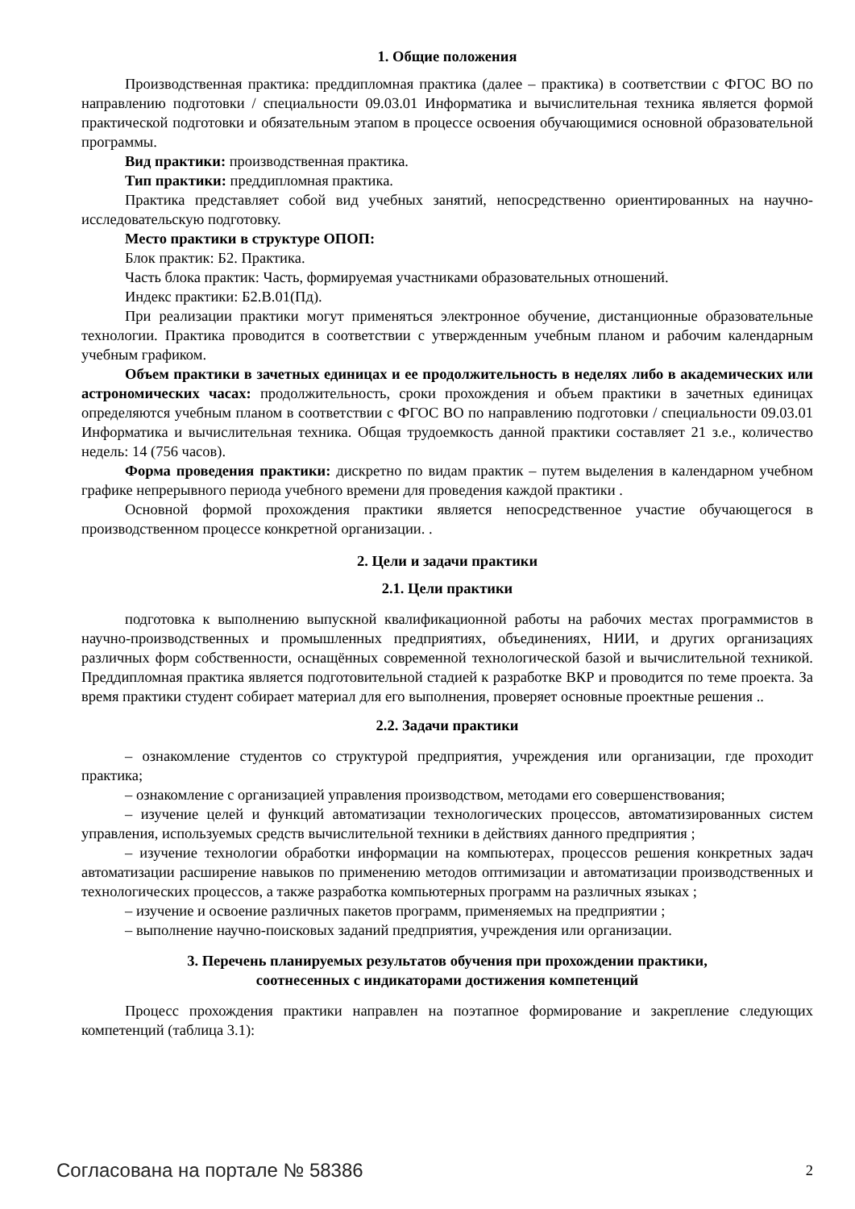1. Общие положения
Производственная практика: преддипломная практика (далее – практика) в соответствии с ФГОС ВО по направлению подготовки / специальности 09.03.01 Информатика и вычислительная техника является формой практической подготовки и обязательным этапом в процессе освоения обучающимися основной образовательной программы.
Вид практики: производственная практика.
Тип практики: преддипломная практика.
Практика представляет собой вид учебных занятий, непосредственно ориентированных на научно-исследовательскую подготовку.
Место практики в структуре ОПОП:
Блок практик: Б2. Практика.
Часть блока практик: Часть, формируемая участниками образовательных отношений.
Индекс практики: Б2.В.01(Пд).
При реализации практики могут применяться электронное обучение, дистанционные образовательные технологии. Практика проводится в соответствии с утвержденным учебным планом и рабочим календарным учебным графиком.
Объем практики в зачетных единицах и ее продолжительность в неделях либо в академических или астрономических часах: продолжительность, сроки прохождения и объем практики в зачетных единицах определяются учебным планом в соответствии с ФГОС ВО по направлению подготовки / специальности 09.03.01 Информатика и вычислительная техника. Общая трудоемкость данной практики составляет 21 з.е., количество недель: 14 (756 часов).
Форма проведения практики: дискретно по видам практик – путем выделения в календарном учебном графике непрерывного периода учебного времени для проведения каждой практики .
Основной формой прохождения практики является непосредственное участие обучающегося в производственном процессе конкретной организации. .
2. Цели и задачи практики
2.1. Цели практики
подготовка к выполнению выпускной квалификационной работы на рабочих местах программистов в научно-производственных и промышленных предприятиях, объединениях, НИИ, и других организациях различных форм собственности, оснащённых современной технологической базой и вычислительной техникой. Преддипломная практика является подготовительной стадией к разработке ВКР и проводится по теме проекта. За время практики студент собирает материал для его выполнения, проверяет основные проектные решения ..
2.2. Задачи практики
– ознакомление студентов со структурой предприятия, учреждения или организации, где проходит практика;
– ознакомление с организацией управления производством, методами его совершенствования;
– изучение целей и функций автоматизации технологических процессов, автоматизированных систем управления, используемых средств вычислительной техники в действиях данного предприятия ;
– изучение технологии обработки информации на компьютерах, процессов решения конкретных задач автоматизации расширение навыков по применению методов оптимизации и автоматизации производственных и технологических процессов, а также разработка компьютерных программ на различных языках ;
– изучение и освоение различных пакетов программ, применяемых на предприятии ;
– выполнение научно-поисковых заданий предприятия, учреждения или организации.
3. Перечень планируемых результатов обучения при прохождении практики,
соотнесенных с индикаторами достижения компетенций
Процесс прохождения практики направлен на поэтапное формирование и закрепление следующих компетенций (таблица 3.1):
Согласована на портале № 58386 2